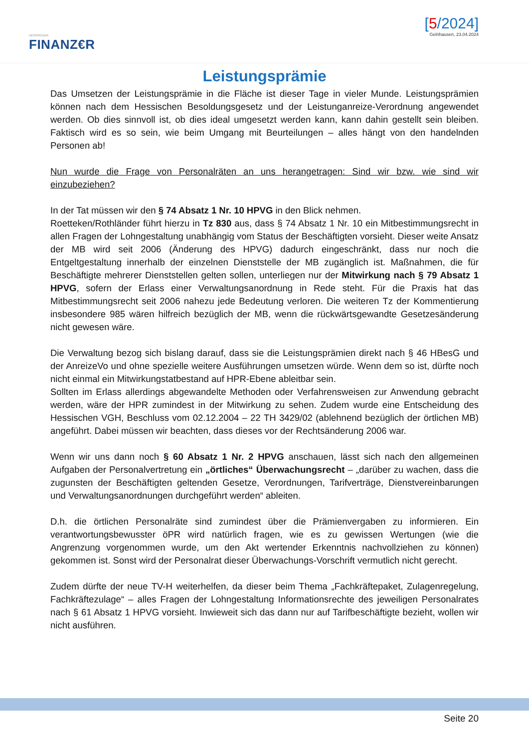HESSISCHER
FINANZ€R
[5/2024]
Gelnhausen, 23.04.2024
Leistungsprämie
Das Umsetzen der Leistungsprämie in die Fläche ist dieser Tage in vieler Munde. Leistungsprämien können nach dem Hessischen Besoldungsgesetz und der Leistunganreize-Verordnung angewendet werden. Ob dies sinnvoll ist, ob dies ideal umgesetzt werden kann, kann dahin gestellt sein bleiben. Faktisch wird es so sein, wie beim Umgang mit Beurteilungen – alles hängt von den handelnden Personen ab!
Nun wurde die Frage von Personalräten an uns herangetragen: Sind wir bzw. wie sind wir einzubeziehen?
In der Tat müssen wir den § 74 Absatz 1 Nr. 10 HPVG in den Blick nehmen.
Roetteken/Rothländer führt hierzu in Tz 830 aus, dass § 74 Absatz 1 Nr. 10 ein Mitbestimmungsrecht in allen Fragen der Lohngestaltung unabhängig vom Status der Beschäftigten vorsieht. Dieser weite Ansatz der MB wird seit 2006 (Änderung des HPVG) dadurch eingeschränkt, dass nur noch die Entgeltgestaltung innerhalb der einzelnen Dienststelle der MB zugänglich ist. Maßnahmen, die für Beschäftigte mehrerer Dienststellen gelten sollen, unterliegen nur der Mitwirkung nach § 79 Absatz 1 HPVG, sofern der Erlass einer Verwaltungsanordnung in Rede steht. Für die Praxis hat das Mitbestimmungsrecht seit 2006 nahezu jede Bedeutung verloren. Die weiteren Tz der Kommentierung insbesondere 985 wären hilfreich bezüglich der MB, wenn die rückwärtsgewandte Gesetzesänderung nicht gewesen wäre.
Die Verwaltung bezog sich bislang darauf, dass sie die Leistungsprämien direkt nach § 46 HBesG und der AnreizeVo und ohne spezielle weitere Ausführungen umsetzen würde. Wenn dem so ist, dürfte noch nicht einmal ein Mitwirkungstatbestand auf HPR-Ebene ableitbar sein.
Sollten im Erlass allerdings abgewandelte Methoden oder Verfahrensweisen zur Anwendung gebracht werden, wäre der HPR zumindest in der Mitwirkung zu sehen. Zudem wurde eine Entscheidung des Hessischen VGH, Beschluss vom 02.12.2004 – 22 TH 3429/02 (ablehnend bezüglich der örtlichen MB) angeführt. Dabei müssen wir beachten, dass dieses vor der Rechtsänderung 2006 war.
Wenn wir uns dann noch § 60 Absatz 1 Nr. 2 HPVG anschauen, lässt sich nach den allgemeinen Aufgaben der Personalvertretung ein „örtliches“ Überwachungsrecht – „darüber zu wachen, dass die zugunsten der Beschäftigten geltenden Gesetze, Verordnungen, Tarifverträge, Dienstvereinbarungen und Verwaltungsanordnungen durchgeführt werden“ ableiten.
D.h. die örtlichen Personalräte sind zumindest über die Prämienvergaben zu informieren. Ein verantwortungsbewusster öPR wird natürlich fragen, wie es zu gewissen Wertungen (wie die Angrenzung vorgenommen wurde, um den Akt wertender Erkenntnis nachvollziehen zu können) gekommen ist. Sonst wird der Personalrat dieser Überwachungs-Vorschrift vermutlich nicht gerecht.
Zudem dürfte der neue TV-H weiterhelfen, da dieser beim Thema „Fachkräftepaket, Zulagenregelung, Fachkräftezulage“ – alles Fragen der Lohngestaltung Informationsrechte des jeweiligen Personalrates nach § 61 Absatz 1 HPVG vorsieht. Inwieweit sich das dann nur auf Tarifbeschäftigte bezieht, wollen wir nicht ausführen.
Seite 20